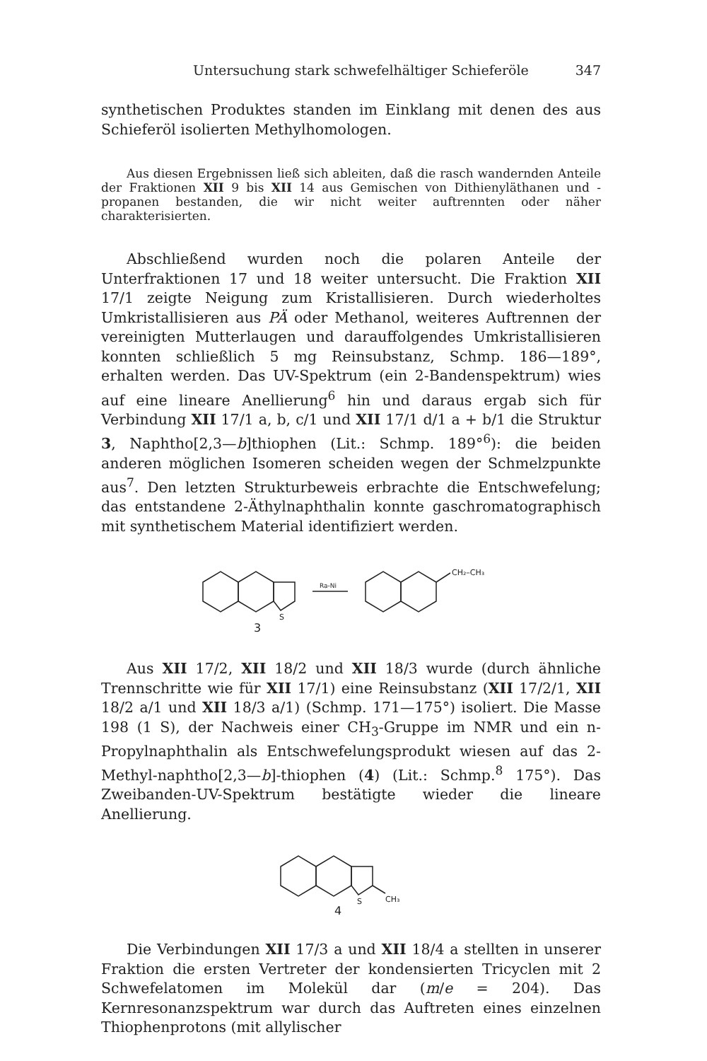Untersuchung stark schwefelhältiger Schieferöle 347
synthetischen Produktes standen im Einklang mit denen des aus Schieferöl isolierten Methylhomologen.
Aus diesen Ergebnissen ließ sich ableiten, daß die rasch wandernden Anteile der Fraktionen XII 9 bis XII 14 aus Gemischen von Dithienyläthanen und -propanen bestanden, die wir nicht weiter auftrennten oder näher charakterisierten.
Abschließend wurden noch die polaren Anteile der Unterfraktionen 17 und 18 weiter untersucht. Die Fraktion XII 17/1 zeigte Neigung zum Kristallisieren. Durch wiederholtes Umkristallisieren aus PÄ oder Methanol, weiteres Auftrennen der vereinigten Mutterlaugen und darauffolgendes Umkristallisieren konnten schließlich 5 mg Reinsubstanz, Schmp. 186—189°, erhalten werden. Das UV-Spektrum (ein 2-Bandenspektrum) wies auf eine lineare Anellierung<sup>6</sup> hin und daraus ergab sich für Verbindung XII 17/1 a, b, c/1 und XII 17/1 d/1 a + b/1 die Struktur 3, Naphtho[2,3—b]thiophen (Lit.: Schmp. 189°<sup>6</sup>): die beiden anderen möglichen Isomeren scheiden wegen der Schmelzpunkte aus<sup>7</sup>. Den letzten Strukturbeweis erbrachte die Entschwefelung; das entstandene 2-Äthylnaphthalin konnte gaschromatographisch mit synthetischem Material identifiziert werden.
S
3
Ra-Ni
CH₂–CH₃
Aus XII 17/2, XII 18/2 und XII 18/3 wurde (durch ähnliche Trennschritte wie für XII 17/1) eine Reinsubstanz (XII 17/2/1, XII 18/2 a/1 und XII 18/3 a/1) (Schmp. 171—175°) isoliert. Die Masse 198 (1 S), der Nachweis einer CH<sub>3</sub>-Gruppe im NMR und ein n-Propylnaphthalin als Entschwefelungsprodukt wiesen auf das 2-Methyl-naphtho[2,3—b]-thiophen (4) (Lit.: Schmp.<sup>8</sup> 175°). Das Zweibanden-UV-Spektrum bestätigte wieder die lineare Anellierung.
S
CH₃
4
Die Verbindungen XII 17/3 a und XII 18/4 a stellten in unserer Fraktion die ersten Vertreter der kondensierten Tricyclen mit 2 Schwefelatomen im Molekül dar (m/e = 204). Das Kernresonanzspektrum war durch das Auftreten eines einzelnen Thiophenprotons (mit allylischer